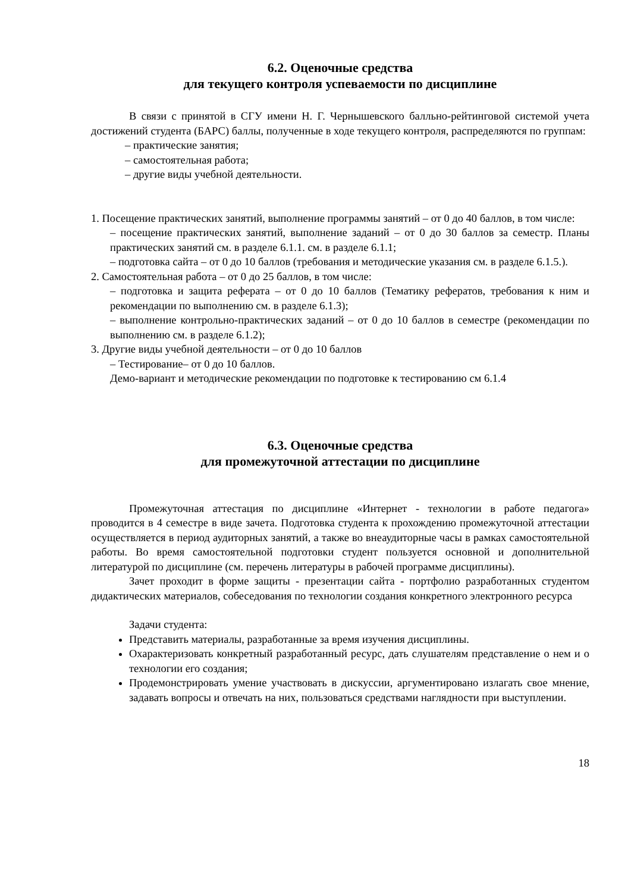6.2. Оценочные средства
для текущего контроля успеваемости по дисциплине
В связи с принятой в СГУ имени Н. Г. Чернышевского балльно-рейтинговой системой учета достижений студента (БАРС) баллы, полученные в ходе текущего контроля, распределяются по группам:
– практические занятия;
– самостоятельная работа;
– другие виды учебной деятельности.
1. Посещение практических занятий, выполнение программы занятий – от 0 до 40 баллов, в том числе:
– посещение практических занятий, выполнение заданий – от 0 до 30 баллов за семестр. Планы практических занятий см. в разделе 6.1.1. см. в разделе 6.1.1;
– подготовка сайта – от 0 до 10 баллов (требования и методические указания см. в разделе 6.1.5.).
2. Самостоятельная работа – от 0 до 25 баллов, в том числе:
– подготовка и защита реферата – от 0 до 10 баллов (Тематику рефератов, требования к ним и рекомендации по выполнению см. в разделе 6.1.3);
– выполнение контрольно-практических заданий – от 0 до 10 баллов в семестре (рекомендации по выполнению см. в разделе 6.1.2);
3. Другие виды учебной деятельности – от 0 до 10 баллов
– Тестирование– от 0 до 10 баллов.
Демо-вариант и методические рекомендации по подготовке к тестированию см 6.1.4
6.3. Оценочные средства
для промежуточной аттестации по дисциплине
Промежуточная аттестация по дисциплине «Интернет - технологии в работе педагога» проводится в 4 семестре в виде зачета. Подготовка студента к прохождению промежуточной аттестации осуществляется в период аудиторных занятий, а также во внеаудиторные часы в рамках самостоятельной работы. Во время самостоятельной подготовки студент пользуется основной и дополнительной литературой по дисциплине (см. перечень литературы в рабочей программе дисциплины).
Зачет проходит в форме защиты - презентации сайта - портфолио разработанных студентом дидактических материалов, собеседования по технологии создания конкретного электронного ресурса
Задачи студента:
Представить материалы, разработанные за время изучения дисциплины.
Охарактеризовать конкретный разработанный ресурс, дать слушателям представление о нем и о технологии его создания;
Продемонстрировать умение участвовать в дискуссии, аргументировано излагать свое мнение, задавать вопросы и отвечать на них, пользоваться средствами наглядности при выступлении.
18